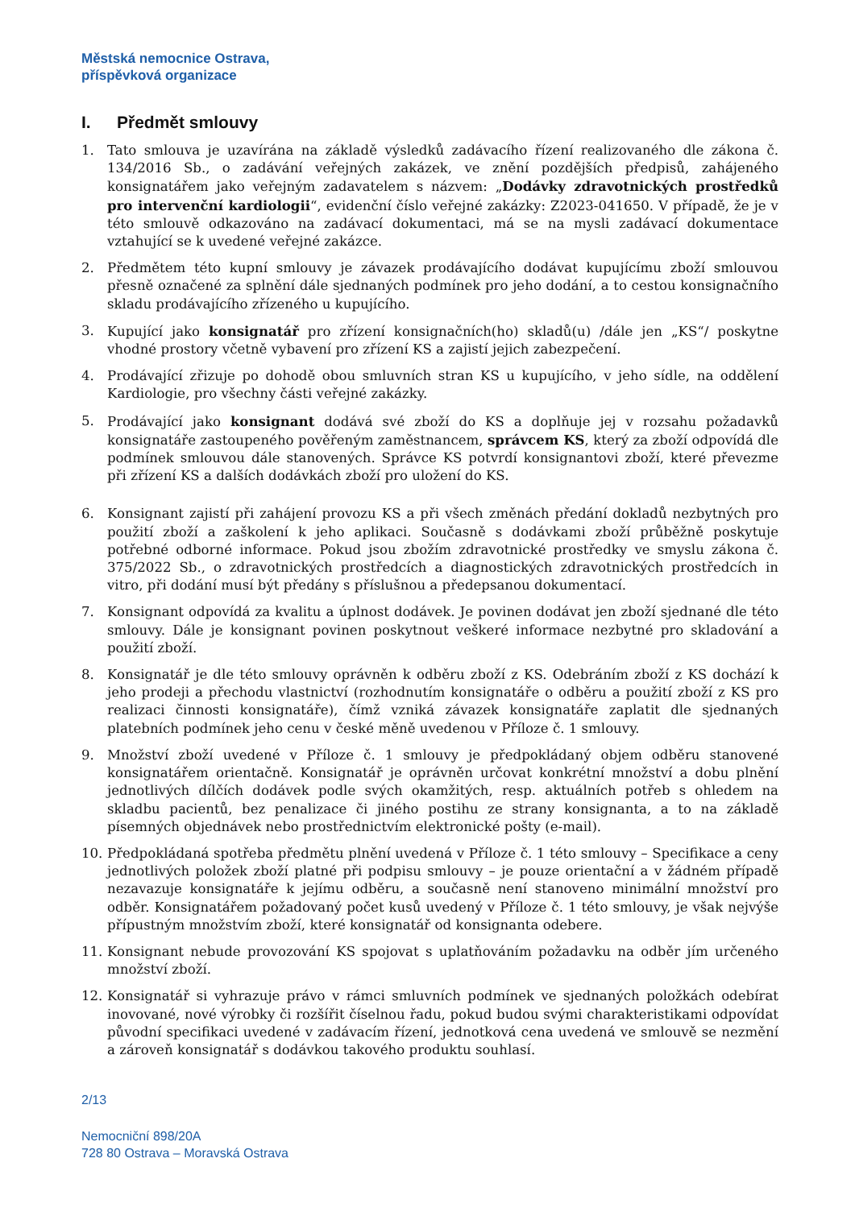Městská nemocnice Ostrava,
příspěvková organizace
I. Předmět smlouvy
1. Tato smlouva je uzavírána na základě výsledků zadávacího řízení realizovaného dle zákona č. 134/2016 Sb., o zadávání veřejných zakázek, ve znění pozdějších předpisů, zahájeného konsignatářem jako veřejným zadavatelem s názvem: „Dodávky zdravotnických prostředků pro intervenční kardiologii“, evidenční číslo veřejné zakázky: Z2023-041650. V případě, že je v této smlouvě odkazováno na zadávací dokumentaci, má se na mysli zadávací dokumentace vztahující se k uvedené veřejné zakázce.
2. Předmětem této kupní smlouvy je závazek prodávajícího dodávat kupujícímu zboží smlouvou přesně označené za splnění dále sjednaných podmínek pro jeho dodání, a to cestou konsignačního skladu prodávajícího zřízeného u kupujícího.
3. Kupující jako konsignatář pro zřízení konsignačních(ho) skladů(u) /dále jen „KS“/ poskytne vhodné prostory včetně vybavení pro zřízení KS a zajistí jejich zabezpečení.
4. Prodávající zřizuje po dohodě obou smluvních stran KS u kupujícího, v jeho sídle, na oddělení Kardiologie, pro všechny části veřejné zakázky.
5. Prodávající jako konsignant dodává své zboží do KS a doplňuje jej v rozsahu požadavků konsignatáře zastoupeného pověřeným zaměstnancem, správcem KS, který za zboží odpovídá dle podmínek smlouvou dále stanovených. Správce KS potvrdí konsignantovi zboží, které převezme při zřízení KS a dalších dodávkách zboží pro uložení do KS.
6. Konsignant zajistí při zahájení provozu KS a při všech změnách předání dokladů nezbytných pro použití zboží a zaškolení k jeho aplikaci. Současně s dodávkami zboží průběžně poskytuje potřebné odborné informace. Pokud jsou zbožím zdravotnické prostředky ve smyslu zákona č. 375/2022 Sb., o zdravotnických prostředcích a diagnostických zdravotnických prostředcích in vitro, při dodání musí být předány s příslušnou a předepsanou dokumentací.
7. Konsignant odpovídá za kvalitu a úplnost dodávek. Je povinen dodávat jen zboží sjednané dle této smlouvy. Dále je konsignant povinen poskytnout veškeré informace nezbytné pro skladování a použití zboží.
8. Konsignatář je dle této smlouvy oprávněn k odběru zboží z KS. Odebráním zboží z KS dochází k jeho prodeji a přechodu vlastnictví (rozhodnutím konsignatáře o odběru a použití zboží z KS pro realizaci činnosti konsignatáře), čímž vzniká závazek konsignatáře zaplatit dle sjednaných platebních podmínek jeho cenu v české měně uvedenou v Příloze č. 1 smlouvy.
9. Množství zboží uvedené v Příloze č. 1 smlouvy je předpokládaný objem odběru stanovené konsignatářem orientačně. Konsignatář je oprávněn určovat konkrétní množství a dobu plnění jednotlivých dílčích dodávek podle svých okamžitých, resp. aktuálních potřeb s ohledem na skladbu pacientů, bez penalizace či jiného postihu ze strany konsignanta, a to na základě písemných objednávek nebo prostřednictvím elektronické pošty (e-mail).
10. Předpokládaná spotřeba předmětu plnění uvedená v Příloze č. 1 této smlouvy – Specifikace a ceny jednotlivých položek zboží platné při podpisu smlouvy – je pouze orientační a v žádném případě nezavazuje konsignatáře k jejímu odběru, a současně není stanoveno minimální množství pro odběr. Konsignatářem požadovaný počet kusů uvedený v Příloze č. 1 této smlouvy, je však nejvýše přípustným množstvím zboží, které konsignatář od konsignanta odebere.
11. Konsignant nebude provozování KS spojovat s uplatňováním požadavku na odběr jím určeného množství zboží.
12. Konsignatář si vyhrazuje právo v rámci smluvních podmínek ve sjednaných položkách odebírat inovované, nové výrobky či rozšířit číselnou řadu, pokud budou svými charakteristikami odpovídat původní specifikaci uvedené v zadávacím řízení, jednotková cena uvedená ve smlouvě se nezmění a zároveň konsignatář s dodávkou takového produktu souhlasí.
2/13
Nemocniční 898/20A
728 80 Ostrava – Moravská Ostrava